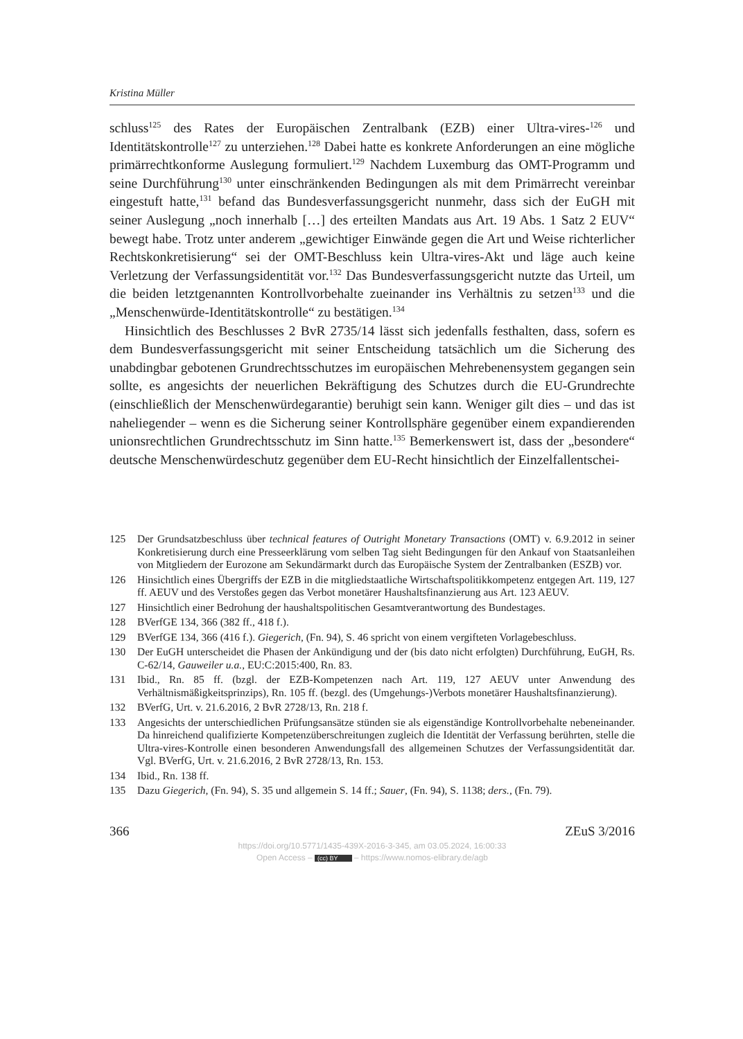Kristina Müller
schluss<sup>125</sup> des Rates der Europäischen Zentralbank (EZB) einer Ultra-vires-<sup>126</sup> und Identitätskontrolle<sup>127</sup> zu unterziehen.<sup>128</sup> Dabei hatte es konkrete Anforderungen an eine mögliche primärrechtkonforme Auslegung formuliert.<sup>129</sup> Nachdem Luxemburg das OMT-Programm und seine Durchführung<sup>130</sup> unter einschränkenden Bedingungen als mit dem Primärrecht vereinbar eingestuft hatte,<sup>131</sup> befand das Bundesverfassungsgericht nunmehr, dass sich der EuGH mit seiner Auslegung „noch innerhalb […] des erteilten Mandats aus Art. 19 Abs. 1 Satz 2 EUV“ bewegt habe. Trotz unter anderem „gewichtiger Einwände gegen die Art und Weise richterlicher Rechtskonkretisierung“ sei der OMT-Beschluss kein Ultra-vires-Akt und läge auch keine Verletzung der Verfassungsidentität vor.<sup>132</sup> Das Bundesverfassungsgericht nutzte das Urteil, um die beiden letztgenannten Kontrollvorbehalte zueinander ins Verhältnis zu setzen<sup>133</sup> und die „Menschenwürde-Identitätskontrolle“ zu bestätigen.<sup>134</sup>
Hinsichtlich des Beschlusses 2 BvR 2735/14 lässt sich jedenfalls festhalten, dass, sofern es dem Bundesverfassungsgericht mit seiner Entscheidung tatsächlich um die Sicherung des unabdingbar gebotenen Grundrechtsschutzes im europäischen Mehrebenensystem gegangen sein sollte, es angesichts der neuerlichen Bekräftigung des Schutzes durch die EU-Grundrechte (einschließlich der Menschenwürdegarantie) beruhigt sein kann. Weniger gilt dies – und das ist naheliegender – wenn es die Sicherung seiner Kontrollsphäre gegenüber einem expandierenden unionsrechtlichen Grundrechtsschutz im Sinn hatte.<sup>135</sup> Bemerkenswert ist, dass der „besondere“ deutsche Menschenwürdeschutz gegenüber dem EU-Recht hinsichtlich der Einzelfallentschei-
125 Der Grundsatzbeschluss über technical features of Outright Monetary Transactions (OMT) v. 6.9.2012 in seiner Konkretisierung durch eine Presseerklärung vom selben Tag sieht Bedingungen für den Ankauf von Staatsanleihen von Mitgliedern der Eurozone am Sekundärmarkt durch das Europäische System der Zentralbanken (ESZB) vor.
126 Hinsichtlich eines Übergriffs der EZB in die mitgliedstaatliche Wirtschaftspolitikkompetenz entgegen Art. 119, 127 ff. AEUV und des Verstoßes gegen das Verbot monetärer Haushaltsfinanzierung aus Art. 123 AEUV.
127 Hinsichtlich einer Bedrohung der haushaltspolitischen Gesamtverantwortung des Bundestages.
128 BVerfGE 134, 366 (382 ff., 418 f.).
129 BVerfGE 134, 366 (416 f.). Giegerich, (Fn. 94), S. 46 spricht von einem vergifteten Vorlagebeschluss.
130 Der EuGH unterscheidet die Phasen der Ankündigung und der (bis dato nicht erfolgten) Durchführung, EuGH, Rs. C-62/14, Gauweiler u.a., EU:C:2015:400, Rn. 83.
131 Ibid., Rn. 85 ff. (bzgl. der EZB-Kompetenzen nach Art. 119, 127 AEUV unter Anwendung des Verhältnismäßigkeitsprinzips), Rn. 105 ff. (bezgl. des (Umgehungs-)Verbots monetärer Haushaltsfinanzierung).
132 BVerfG, Urt. v. 21.6.2016, 2 BvR 2728/13, Rn. 218 f.
133 Angesichts der unterschiedlichen Prüfungsansätze stünden sie als eigenständige Kontrollvorbehalte nebeneinander. Da hinreichend qualifizierte Kompetenzüberschreitungen zugleich die Identität der Verfassung berührten, stelle die Ultra-vires-Kontrolle einen besonderen Anwendungsfall des allgemeinen Schutzes der Verfassungsidentität dar. Vgl. BVerfG, Urt. v. 21.6.2016, 2 BvR 2728/13, Rn. 153.
134 Ibid., Rn. 138 ff.
135 Dazu Giegerich, (Fn. 94), S. 35 und allgemein S. 14 ff.; Sauer, (Fn. 94), S. 1138; ders., (Fn. 79).
366 ZEuS 3/2016
https://doi.org/10.5771/1435-439X-2016-3-345, am 03.05.2024, 16:00:33
Open Access – (cc) BY – https://www.nomos-elibrary.de/agb